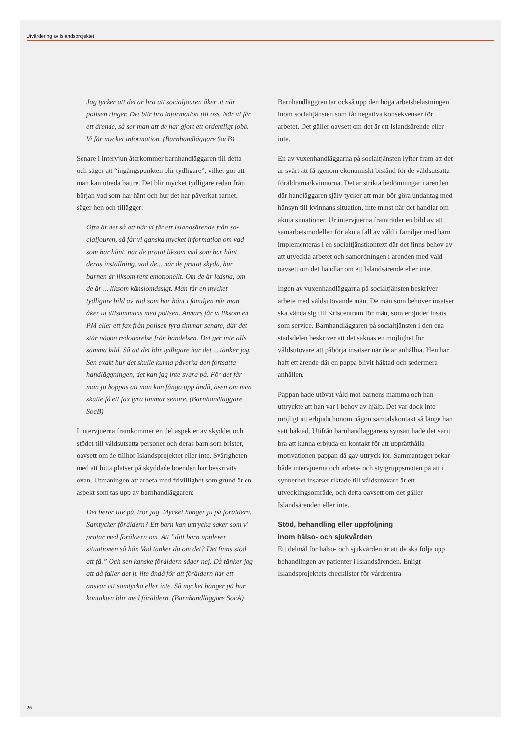Utvärdering av Islandsprojektet
Jag tycker att det är bra att socialjouren åker ut när polisen ringer. Det blir bra information till oss. När vi får ett ärende, så ser man att de har gjort ett ordentligt jobb. Vi får mycket information. (Barnhandläggare SocB)
Senare i intervjun återkommer barnhandläggaren till detta och säger att “ingångspunkten blir tydligare”, vilket gör att man kan utreda bättre. Det blir myck­et tydligare redan från början vad som har hänt och hur det har påverkat barnet, säger hen och tillägger:
Ofta är det så att när vi får ett Islandsärende från so­cialjouren, så får vi ganska mycket information om vad som har hänt, när de pratat liksom vad som har hänt, deras inställning, vad de... när de pratat skydd, hur barnen är liksom rent emotionellt. Om de är ledsna, om de är ... liksom känslomässigt. Man får en mycket tydligare bild av vad som har hänt i familjen när man åker ut tillsammans med polisen. Annars får vi liksom ett PM eller ett fax från polisen fyra timmar senare, där det står någon redogörelse från händelsen. Det ger inte alls samma bild. Så att det blir tydligare hur det ... tänker jag. Sen exakt hur det skulle kunna påverka den fortsatta handläggningen, det kan jag inte svara på. För det får man ju hoppas att man kan fånga upp ändå, även om man skulle få ett fax fyra timmar senare. (Barnhandläggare SocB)
I intervjuerna framkommer en del aspekter av skyddet och stödet till våldsutsatta personer och deras barn som brister, oavsett om de tillhör Islands­projektet eller inte. Svårigheten med att hitta platser på skyddade boenden har beskrivits ovan. Utmaningen att arbeta med frivillighet som grund är en aspekt som tas upp av barnhandläggaren:
Det beror lite på, tror jag. Mycket hänger ju på för­äldern. Samtycker föräldern? Ett barn kan uttrycka saker som vi pratar med föräldern om. Att ”ditt barn upplever situationen så här. Vad tänker du om det? Det finns stöd att få.” Och sen kanske föräldern säger nej. Då tänker jag att då faller det ju lite ändå för att föräldern har ett ansvar att samtycka eller inte. Så mycket hänger på hur kontakten blir med föräldern. (Barnhandläggare SocA)
Barnhandläggren tar också upp den höga arbets­belastningen inom socialtjänsten som får negativa konsekvenser för arbetet. Det gäller oavsett om det är ett Islandsärende eller inte.
En av vuxenhandläggarna på socialtjänsten lyfter fram att det är svårt att få igenom ekonomiskt bistånd för de våldsutsatta föräldrarna/kvinnorna. Det är strikta bedömningar i ärenden där hand­läggaren själv tycker att man bör göra undantag med hänsyn till kvinnans situation, inte minst när det handlar om akuta situationer. Ur intervjuerna framträder en bild av att samarbetsmodellen för akuta fall av våld i familjer med barn implementeras i en socialtjänstkontext där det finns behov av att utveckla arbetet och samordningen i ärenden med våld oavsett om det handlar om ett Islandsärende eller inte.
Ingen av vuxenhandläggarna på socialtjänsten beskriver arbete med våldsutövande män. De män som behöver insatser ska vända sig till Kriscentrum för män, som erbjuder insats som service. Barnhand­läggaren på socialtjänsten i den ena stadsdelen be­skriver att det saknas en möjlighet för våldsutövare att påbörja insatser när de är anhållna. Hen har haft ett ärende där en pappa blivit häktad och sedermera anhållen.
Pappan hade utövat våld mot barnens mamma och han uttryckte att han var i behov av hjälp. Det var dock inte möjligt att erbjuda honom någon sam­talskontakt så länge han satt häktad. Utifrån barn­handläggarens synsätt hade det varit bra att kunna erbjuda en kontakt för att upprätthålla motivationen pappan då gav uttryck för. Sammantaget pekar både intervjuerna och arbets- och styrgruppsmöten på att i synnerhet insatser riktade till våldsutövare är ett utvecklingsområde, och detta oavsett om det gäller Islandsärenden eller inte.
Stöd, behandling eller uppföljning
inom hälso- och sjukvården
Ett delmål för hälso- och sjukvården är att de ska följa upp behandlingen av patienter i Islandsärenden. Enligt Islandsprojektets checklistor för vårdcentra-
26